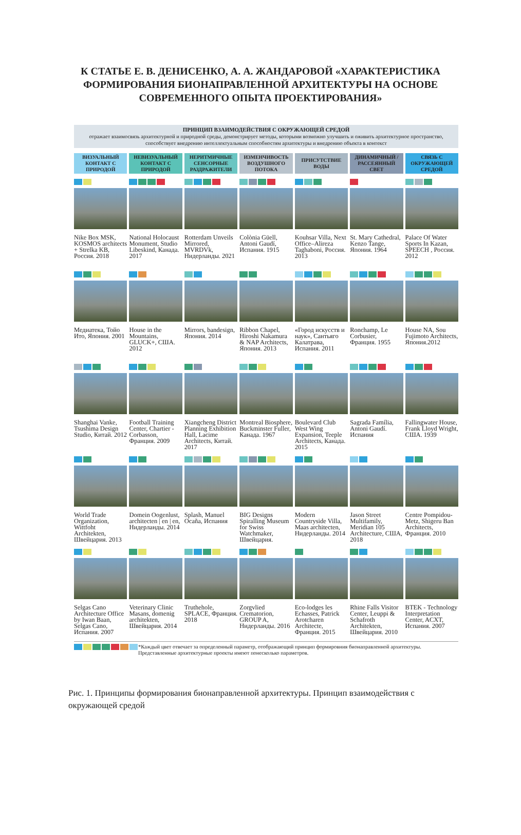К СТАТЬЕ Е. В. ДЕНИСЕНКО, А. А. ЖАНДАРОВОЙ «ХАРАКТЕРИСТИКА
ФОРМИРОВАНИЯ БИОНАПРАВЛЕННОЙ АРХИТЕКТУРЫ НА ОСНОВЕ
СОВРЕМЕННОГО ОПЫТА ПРОЕКТИРОВАНИЯ»
ПРИНЦИП ВЗАИМОДЕЙСТВИЯ С ОКРУЖАЮЩЕЙ СРЕДОЙ
отражает взаимосвязь архитектурной и природной среды, демонстрирует методы, которыми возможно улучшить и оживить архитектурное пространство, способствует внедрению интеллектуальным способностям архитектуры и внедрению объекта в контекст
ВИЗУАЛЬНЫЙ КОНТАКТ С ПРИРОДОЙ
НЕВИЗУАЛЬНЫЙ КОНТАКТ С ПРИРОДОЙ
НЕРИТМИЧНЫЕ СЕНСОРНЫЕ РАЗДРАЖИТЕЛИ
ИЗМЕНЧИВОСТЬ ВОЗДУШНОГО ПОТОКА
ПРИСУТСТВИЕ ВОДЫ
ДИНАМИЧНЫЙ / РАССЕЯННЫЙ СВЕТ
СВЯЗЬ С ОКРУЖАЮЩЕЙ СРЕДОЙ
Nike Box MSK, KOSMOS architects + Strelka KB, Россия. 2018
National Holocaust Monument, Studio Libeskind, Канада. 2017
Rotterdam Unveils Mirrored, MVRDVk, Нидерланды. 2021
Colònia Güell, Antoni Gaudí, Испания. 1915
Kouhsar Villa, Next Office–Alireza Taghaboni, Россия. 2013
St. Mary Cathedral, Kenzo Tange, Япония. 1964
Palace Of Water Sports In Kazan, SPEECH , Россия. 2012
Медиатека, Тойо Ито, Япония. 2001
House in the Mountains, GLUCK+, США. 2012
Mirrors, bandesign, Япония. 2014
Ribbon Chapel, Hiroshi Nakamura & NAP Architects, Япония. 2013
«Город искусств и наук», Сантьяго Калатрава, Испания. 2011
Ronchamp, Le Corbusier, Франция. 1955
House NA, Sou Fujimoto Architects, Япония.2012
Shanghai Vanke, Tsushima Design Studio, Китай. 2012
Football Training Center, Chartier - Corbasson, Франция. 2009
Xiangcheng District Planning Exhibition Hall, Lacime Architects, Китай. 2017
Montreal Biosphere, Buckminster Fuller, Канада. 1967
Boulevard Club West Wing Expansion, Teeple Architects, Канада. 2015
Sagrada Família, Antoni Gaudí. Испания
Fallingwater House, Frank Lloyd Wright, США. 1939
World Trade Organization, Wittfoht Architekten, Швейцария. 2013
Domein Oogenlust, architecten | en | en, Нидерланды. 2014
Splash, Manuel Ocaña, Испания
BIG Designs Spiralling Museum for Swiss Watchmaker, Швейцария.
Modern Countryside Villa, Maas architecten, Нидерланды. 2014
Jason Street Multifamily, Meridian 105 Architecture, США, 2018
Centre Pompidou-Metz, Shigeru Ban Architects, Франция. 2010
Selgas Cano Architecture Office by Iwan Baan, Selgas Cano, Испания. 2007
Veterinary Clinic Masans, domenig architekten, Швейцария. 2014
Truthehole, SPLACE, Франция. 2018
Zorgvlied Crematorion, GROUP A, Нидерланды. 2016
Eco-lodges les Echasses, Patrick Arotcharen Architecte, Франция. 2015
Rhine Falls Visitor Center, Leuppi & Schafroth Architekten, Швейцария. 2010
BTEK - Technology Interpretation Center, ACXT, Испания. 2007
*Каждый цвет отвечает за определенный параметр, отображающий принцип формировния бионаправленной архитектуры. Представленные архитектурные проекты имеют понесколько параметров.
Рис. 1. Принципы формирования бионаправленной архитектуры. Принцип взаимодействия с окружающей средой